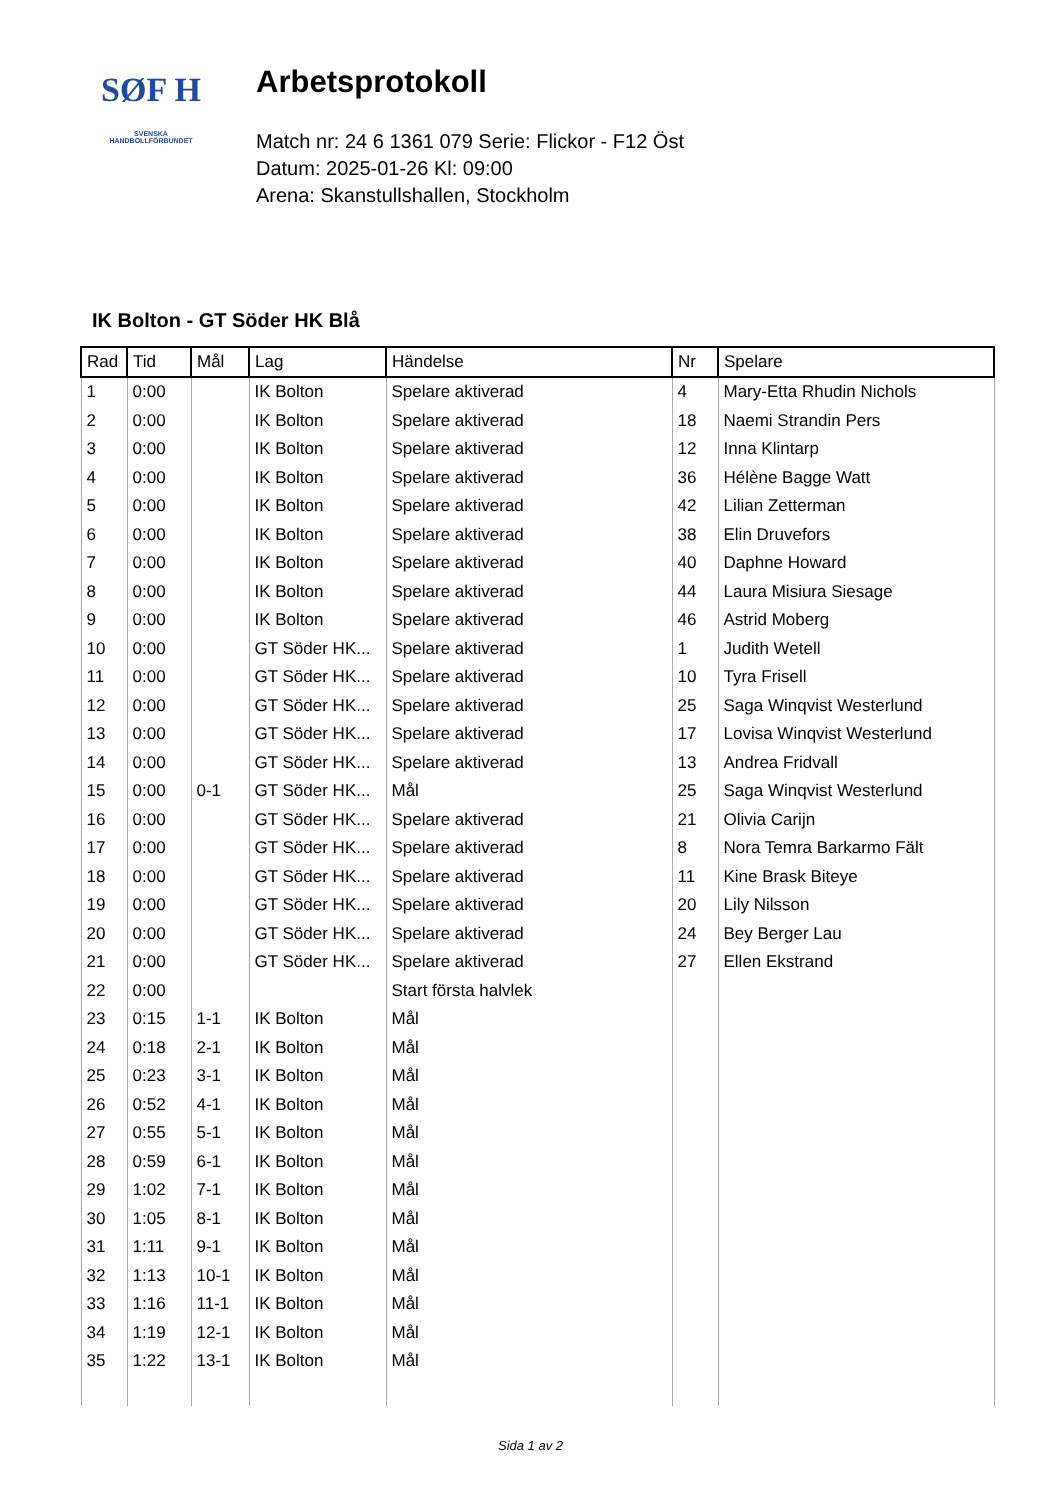SØF H
SVENSKA
HANDBOLLFÖRBUNDET
Arbetsprotokoll
Match nr: 24 6 1361 079 Serie: Flickor - F12 Öst
Datum: 2025-01-26 Kl: 09:00
Arena: Skanstullshallen, Stockholm
IK Bolton - GT Söder HK Blå
| Rad | Tid | Mål | Lag | Händelse | Nr | Spelare |
| --- | --- | --- | --- | --- | --- | --- |
| 1 | 0:00 | | IK Bolton | Spelare aktiverad | 4 | Mary-Etta Rhudin Nichols |
| 2 | 0:00 | | IK Bolton | Spelare aktiverad | 18 | Naemi Strandin Pers |
| 3 | 0:00 | | IK Bolton | Spelare aktiverad | 12 | Inna Klintarp |
| 4 | 0:00 | | IK Bolton | Spelare aktiverad | 36 | Hélène Bagge Watt |
| 5 | 0:00 | | IK Bolton | Spelare aktiverad | 42 | Lilian Zetterman |
| 6 | 0:00 | | IK Bolton | Spelare aktiverad | 38 | Elin Druvefors |
| 7 | 0:00 | | IK Bolton | Spelare aktiverad | 40 | Daphne Howard |
| 8 | 0:00 | | IK Bolton | Spelare aktiverad | 44 | Laura Misiura Siesage |
| 9 | 0:00 | | IK Bolton | Spelare aktiverad | 46 | Astrid Moberg |
| 10 | 0:00 | | GT Söder HK... | Spelare aktiverad | 1 | Judith Wetell |
| 11 | 0:00 | | GT Söder HK... | Spelare aktiverad | 10 | Tyra Frisell |
| 12 | 0:00 | | GT Söder HK... | Spelare aktiverad | 25 | Saga Winqvist Westerlund |
| 13 | 0:00 | | GT Söder HK... | Spelare aktiverad | 17 | Lovisa Winqvist Westerlund |
| 14 | 0:00 | | GT Söder HK... | Spelare aktiverad | 13 | Andrea Fridvall |
| 15 | 0:00 | 0-1 | GT Söder HK... | Mål | 25 | Saga Winqvist Westerlund |
| 16 | 0:00 | | GT Söder HK... | Spelare aktiverad | 21 | Olivia Carijn |
| 17 | 0:00 | | GT Söder HK... | Spelare aktiverad | 8 | Nora Temra Barkarmo Fält |
| 18 | 0:00 | | GT Söder HK... | Spelare aktiverad | 11 | Kine Brask Biteye |
| 19 | 0:00 | | GT Söder HK... | Spelare aktiverad | 20 | Lily Nilsson |
| 20 | 0:00 | | GT Söder HK... | Spelare aktiverad | 24 | Bey Berger Lau |
| 21 | 0:00 | | GT Söder HK... | Spelare aktiverad | 27 | Ellen Ekstrand |
| 22 | 0:00 | | | Start första halvlek | | |
| 23 | 0:15 | 1-1 | IK Bolton | Mål | | |
| 24 | 0:18 | 2-1 | IK Bolton | Mål | | |
| 25 | 0:23 | 3-1 | IK Bolton | Mål | | |
| 26 | 0:52 | 4-1 | IK Bolton | Mål | | |
| 27 | 0:55 | 5-1 | IK Bolton | Mål | | |
| 28 | 0:59 | 6-1 | IK Bolton | Mål | | |
| 29 | 1:02 | 7-1 | IK Bolton | Mål | | |
| 30 | 1:05 | 8-1 | IK Bolton | Mål | | |
| 31 | 1:11 | 9-1 | IK Bolton | Mål | | |
| 32 | 1:13 | 10-1 | IK Bolton | Mål | | |
| 33 | 1:16 | 11-1 | IK Bolton | Mål | | |
| 34 | 1:19 | 12-1 | IK Bolton | Mål | | |
| 35 | 1:22 | 13-1 | IK Bolton | Mål | | |
Sida 1 av 2